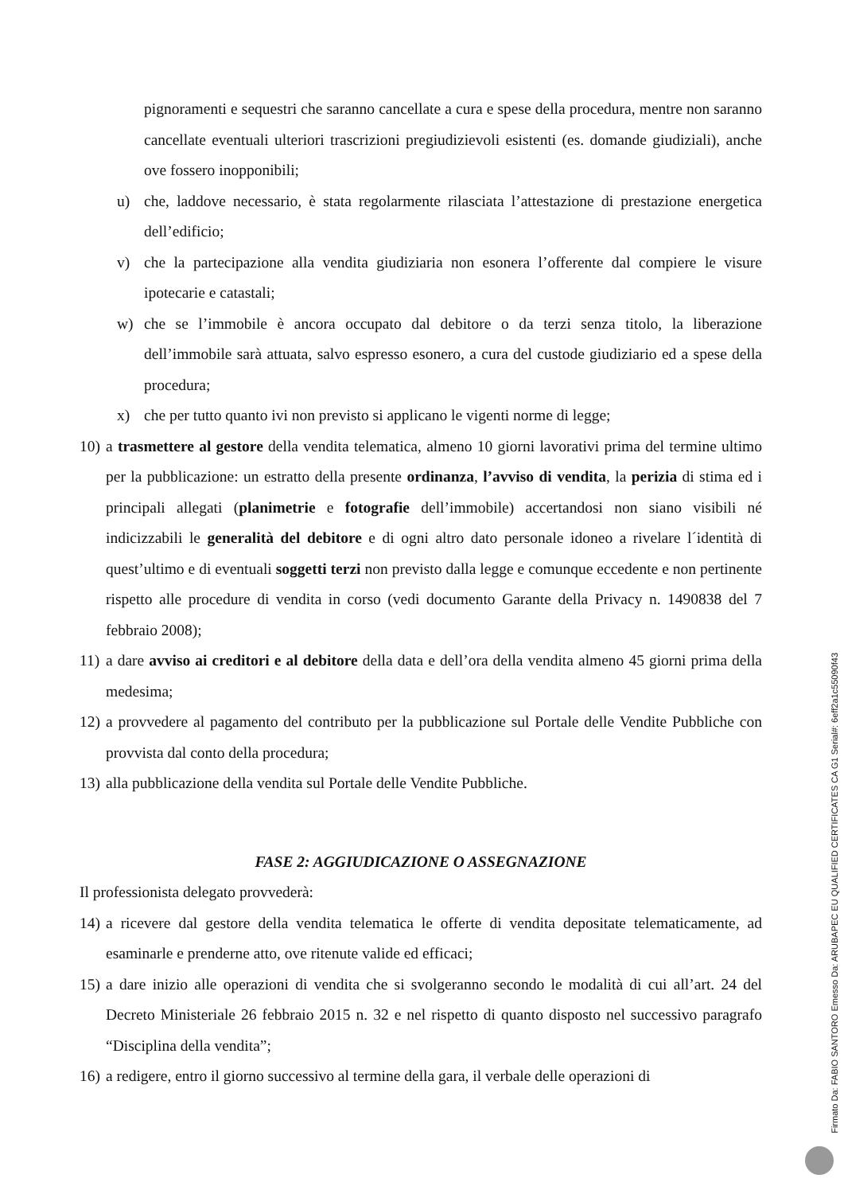pignoramenti e sequestri che saranno cancellate a cura e spese della procedura, mentre non saranno cancellate eventuali ulteriori trascrizioni pregiudizievoli esistenti (es. domande giudiziali), anche ove fossero inopponibili;
u) che, laddove necessario, è stata regolarmente rilasciata l’attestazione di prestazione energetica dell’edificio;
v) che la partecipazione alla vendita giudiziaria non esonera l’offerente dal compiere le visure ipotecarie e catastali;
w) che se l’immobile è ancora occupato dal debitore o da terzi senza titolo, la liberazione dell’immobile sarà attuata, salvo espresso esonero, a cura del custode giudiziario ed a spese della procedura;
x) che per tutto quanto ivi non previsto si applicano le vigenti norme di legge;
10) a trasmettere al gestore della vendita telematica, almeno 10 giorni lavorativi prima del termine ultimo per la pubblicazione: un estratto della presente ordinanza, l’avviso di vendita, la perizia di stima ed i principali allegati (planimetrie e fotografie dell’immobile) accertandosi non siano visibili né indicizzabili le generalità del debitore e di ogni altro dato personale idoneo a rivelare l´identità di quest’ultimo e di eventuali soggetti terzi non previsto dalla legge e comunque eccedente e non pertinente rispetto alle procedure di vendita in corso (vedi documento Garante della Privacy n. 1490838 del 7 febbraio 2008);
11) a dare avviso ai creditori e al debitore della data e dell’ora della vendita almeno 45 giorni prima della medesima;
12) a provvedere al pagamento del contributo per la pubblicazione sul Portale delle Vendite Pubbliche con provvista dal conto della procedura;
13) alla pubblicazione della vendita sul Portale delle Vendite Pubbliche.
FASE 2: AGGIUDICAZIONE O ASSEGNAZIONE
Il professionista delegato provvederà:
14) a ricevere dal gestore della vendita telematica le offerte di vendita depositate telematicamente, ad esaminarle e prenderne atto, ove ritenute valide ed efficaci;
15) a dare inizio alle operazioni di vendita che si svolgeranno secondo le modalità di cui all’art. 24 del Decreto Ministeriale 26 febbraio 2015 n. 32 e nel rispetto di quanto disposto nel successivo paragrafo “Disciplina della vendita”;
16) a redigere, entro il giorno successivo al termine della gara, il verbale delle operazioni di
Firmato Da: FABIO SANTORO Emesso Da: ARUBAPEC EU QUALIFIED CERTIFICATES CA G1 Serial#: 6eff2a1c55090f43